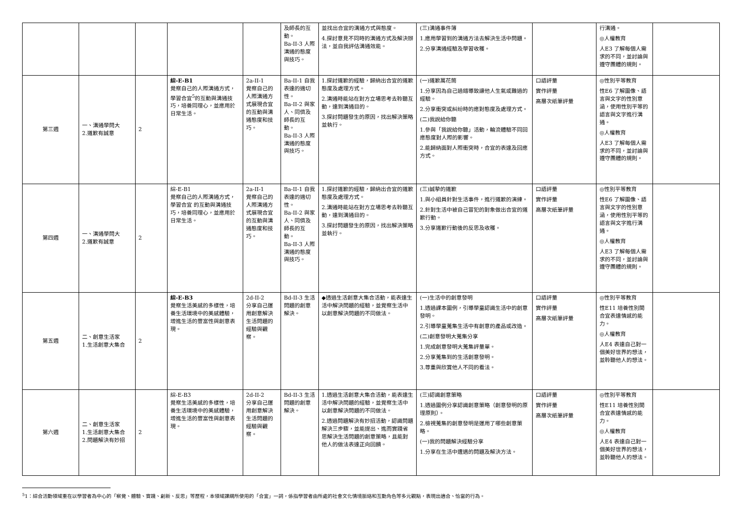| | | | | | 及師長的互動。 Ba-II-3 人際溝通的態度與技巧。 | 並找出合宜的溝通方式與態度。 4.探討意見不同時的溝通方式及解決辦法，並自我評估溝通效能。 | (三)溝通事件簿 1.應用學習到的溝通方法去解決生活中問題。 2.分享溝通經驗及學習收穫。 | | 行溝通。 ◎人權教育 人E3 了解每個人需求的不同，並討論與遵守團體的規則。 | |
| 第三週 | 一、溝通學問大 2.道歉有誠意 | 2 | 綜-E-B1 覺察自己的人際溝通方式，學習合宜<sup>5</sup>的互動與溝通技巧，培養同理心，並應用於日常生活。 | 2a-II-1 覺察自己的人際溝通方式展現合宜的互動與溝通態度和技巧。 | Ba-II-1 自我表達的適切性。 Ba-II-2 與家人、同儕及師長的互動。 Ba-II-3 人際溝通的態度與技巧。 | 1.探討道歉的經驗，歸納出合宜的道歉態度及處理方式。 2.溝通時能站在對方立場思考去聆聽互動，達到溝通目的。 3.探討問題發生的原因，找出解決策略並執行。 | (一)道歉萬花筒 1.分享因為自己過錯導致讓他人生氣或難過的經驗。 2.分享衝突或糾紛時的應對態度及處理方式。 (二)我說給你聽 1.參與「我說給你聽」活動，輪流體驗不同回應態度對人際的影響。 2.能歸納面對人際衝突時，合宜的表達及回應方式。 | 口語評量 實作評量 高層次紙筆評量 | ◎性別平等教育 性E6 了解圖像、語言與文字的性別意涵，使用性別平等的語言與文字進行溝通。 ◎人權教育 人E3 了解每個人需求的不同，並討論與遵守團體的規則。 | |
| 第四週 | 一、溝通學問大 2.道歉有誠意 | 2 | 綜-E-B1 覺察自己的人際溝通方式，學習合宜 的互動與溝通技巧，培養同理心，並應用於日常生活。 | 2a-II-1 覺察自己的人際溝通方式展現合宜的互動與溝通態度和技巧。 | Ba-II-1 自我表達的適切性。 Ba-II-2 與家人、同儕及師長的互動。 Ba-II-3 人際溝通的態度與技巧。 | 1.探討道歉的經驗，歸納出合宜的道歉態度及處理方式。 2.溝通時能站在對方立場思考去聆聽互動，達到溝通目的。 3.探討問題發生的原因，找出解決策略並執行。 | (三)誠摯的道歉 1.與小組員針對生活事件，進行道歉的演練。 2.針對生活中被自己冒犯的對象做出合宜的道歉行動。 3.分享道歉行動後的反思及收穫。 | 口語評量 實作評量 高層次紙筆評量 | ◎性別平等教育 性E6 了解圖像、語言與文字的性別意涵，使用性別平等的語言與文字進行溝通。 ◎人權教育 人E3 了解每個人需求的不同，並討論與遵守團體的規則。 | |
| 第五週 | 二、創意生活家 1.生活創意大集合 | 2 | 綜-E-B3 覺察生活美感的多樣性，培養生活環境中的美感體驗，增進生活的豐富性與創意表現。 | 2d-II-2 分享自己運用創意解決生活問題的經驗與觀察。 | Bd-II-3 生活問題的創意解決。 | ◆透過生活創意大集合活動，能表達生活中解決問題的經驗，並覺察生活中以創意解決問題的不同做法。 | (一)生活中的創意發明 1.透過課本圖例，引導學童認識生活中的創意發明。 2.引導學童蒐集生活中有創意的產品或改造。 (二)創意發明大蒐集分享 1.完成創意發明大蒐集評量單。 2.分享蒐集到的生活創意發明。 3.尊重與欣賞他人不同的看法。 | 口語評量 實作評量 高層次紙筆評量 | ◎性別平等教育 性E11 培養性別間合宜表達情感的能力。 ◎人權教育 人E4 表達自己對一個美好世界的想法，並聆聽他人的想法。 | |
| 第六週 | 二、創意生活家 1.生活創意大集合 2.問題解決有妙招 | 2 | 綜-E-B3 覺察生活美感的多樣性，培養生活環境中的美感體驗，增進生活的豐富性與創意表現。 | 2d-II-2 分享自己運用創意解決生活問題的經驗與觀察。 | Bd-II-3 生活問題的創意解決。 | 1.透過生活創意大集合活動，能表達生活中解決問題的經驗，並覺察生活中以創意解決問題的不同做法。 2.透過問題解決有妙招活動，認識問題解決三步驟，並能提出、進而實踐省思解決生活問題的創意策略，且能對他人的做法表達正向回饋。 | (三)認識創意策略 1.透過圖例分享認識創意策略（創意發明的原理原則）。 2.檢視蒐集的創意發明是運用了哪些創意策略。 (一)我的問題解決經驗分享 1.分享在生活中遭遇的問題及解決方法。 | 口語評量 實作評量 高層次紙筆評量 | ◎性別平等教育 性E11 培養性別間合宜表達情感的能力。 ◎人權教育 人E4 表達自己對一個美好世界的想法，並聆聽他人的想法。 | |
<sup>5</sup> 1：綜合活動領域重在以學習者為中心的「察覺、體驗、實踐、創新、反思」等歷程，本領域課綱所使用的「合宜」一詞，係指學習者由所處的社會文化情境脈絡和互動角色等多元觀點，表現出適合、恰當的行為。